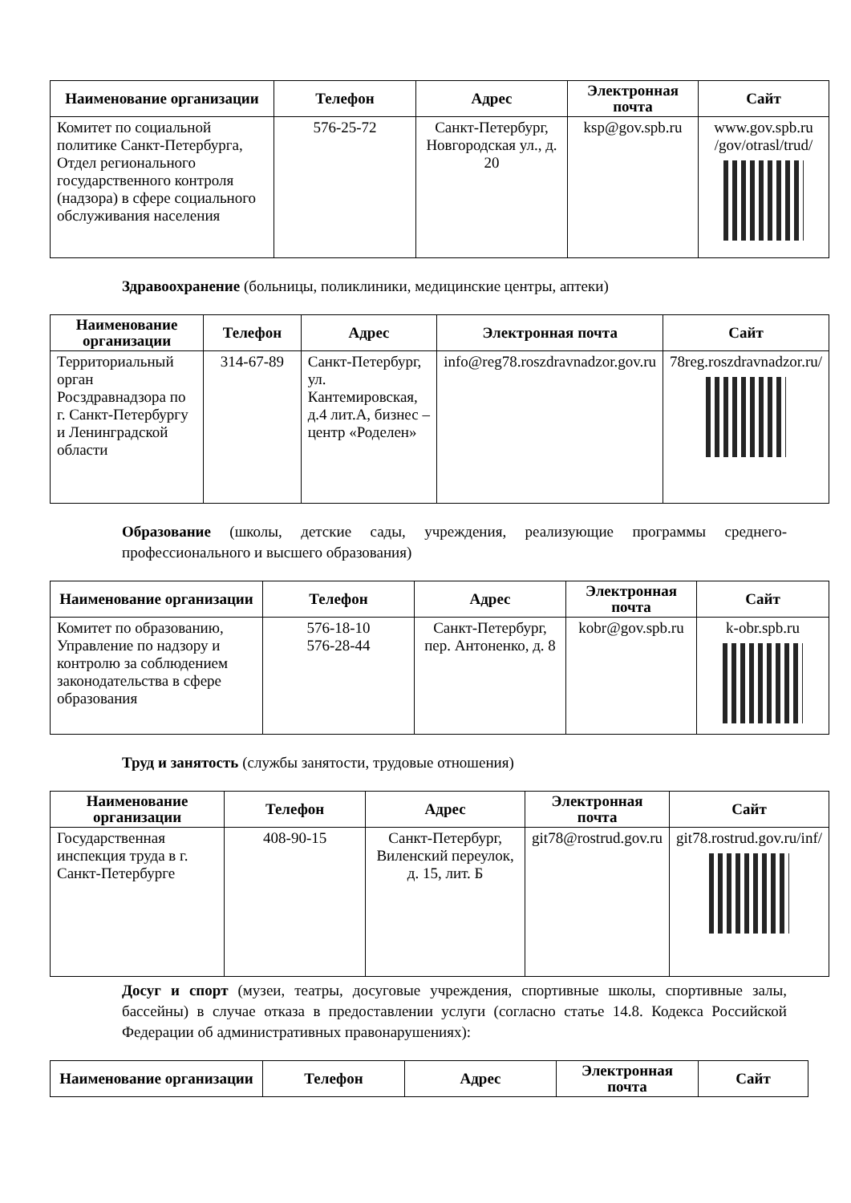| Наименование организации | Телефон | Адрес | Электронная почта | Сайт |
| --- | --- | --- | --- | --- |
| Комитет по социальной политике Санкт-Петербурга, Отдел регионального государственного контроля (надзора) в сфере социального обслуживания населения | 576-25-72 | Санкт-Петербург, Новгородская ул., д. 20 | ksp@gov.spb.ru | www.gov.spb.ru /gov/otrasl/trud/ |
Здравоохранение (больницы, поликлиники, медицинские центры, аптеки)
| Наименование организации | Телефон | Адрес | Электронная почта | Сайт |
| --- | --- | --- | --- | --- |
| Территориальный орган Росздравнадзора по г. Санкт-Петербургу и Ленинградской области | 314-67-89 | Санкт-Петербург, ул. Кантемировская, д.4 лит.А, бизнес – центр «Роделен» | info@reg78.roszdravnadzor.gov.ru | 78reg.roszdravnadzor.ru/ |
Образование (школы, детские сады, учреждения, реализующие программы среднего-профессионального и высшего образования)
| Наименование организации | Телефон | Адрес | Электронная почта | Сайт |
| --- | --- | --- | --- | --- |
| Комитет по образованию, Управление по надзору и контролю за соблюдением законодательства в сфере образования | 576-18-10 576-28-44 | Санкт-Петербург, пер. Антоненко, д. 8 | kobr@gov.spb.ru | k-obr.spb.ru |
Труд и занятость (службы занятости, трудовые отношения)
| Наименование организации | Телефон | Адрес | Электронная почта | Сайт |
| --- | --- | --- | --- | --- |
| Государственная инспекция труда в г. Санкт-Петербурге | 408-90-15 | Санкт-Петербург, Виленский переулок, д. 15, лит. Б | git78@rostrud.gov.ru | git78.rostrud.gov.ru/inf/ |
Досуг и спорт (музеи, театры, досуговые учреждения, спортивные школы, спортивные залы, бассейны) в случае отказа в предоставлении услуги (согласно статье 14.8. Кодекса Российской Федерации об административных правонарушениях):
| Наименование организации | Телефон | Адрес | Электронная почта | Сайт |
| --- | --- | --- | --- | --- |